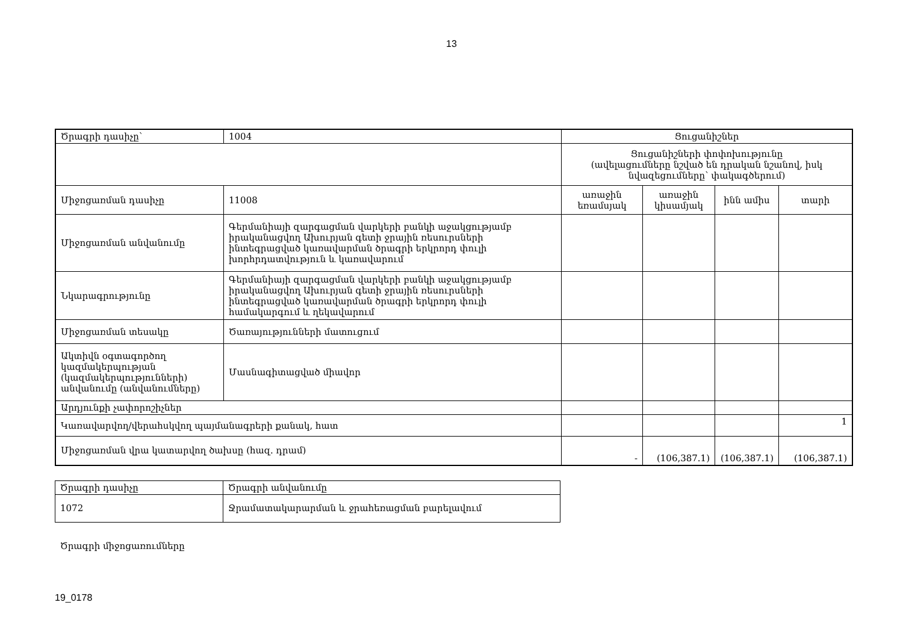13
| Ծրագրի դասիչը՝ | 1004 | Ցուցանիշներ | | | |
| | | Ցուցանիշների փոփոխությունը (ավելացումները նշված են դրական նշանով, իսկ նվազեցումները՝ փակագծերում) | | | |
| Միջոցառման դասիչը | 11008 | առաջին եռամսյակ | առաջին կիսամյակ | ինն ամիս | տարի |
| Միջոցառման անվանումը | Գերմանիայի զարգացման վարկերի բանկի աջակցությամբ իրականացվող Ախուրյան գետի ջրային ռեսուրսների ինտեգրացված կառավարման ծրագրի երկրորդ փուլի խորհրդատվություն և կառավարում | | | | |
| Նկարագրությունը | Գերմանիայի զարգացման վարկերի բանկի աջակցությամբ իրականացվող Ախուրյան գետի ջրային ռեսուրսների ինտեգրացված կառավարման ծրագրի երկրորդ փուլի համակարգում և ղեկավարում | | | | |
| Միջոցառման տեսակը | Ծառայությունների մատուցում | | | | |
| Ակտիվն օգտագործող կազմակերպության (կազմակերպությունների) անվանումը (անվանումները) | Մասնագիտացված միավոր | | | | |
| Արդյունքի չափորոշիչներ | | | | | |
| Կառավարվող/վերահսկվող պայմանագրերի քանակ, հատ | | | | | 1 |
| Միջոցառման վրա կատարվող ծախսը (հազ. դրամ) | | - | (106,387.1) | (106,387.1) | (106,387.1) |
| Ծրագրի դասիչը | Ծրագրի անվանումը |
| 1072 | Ջրամատակարարման և ջրահեռացման բարելավում |
Ծրագրի միջոցառումները
19_0178